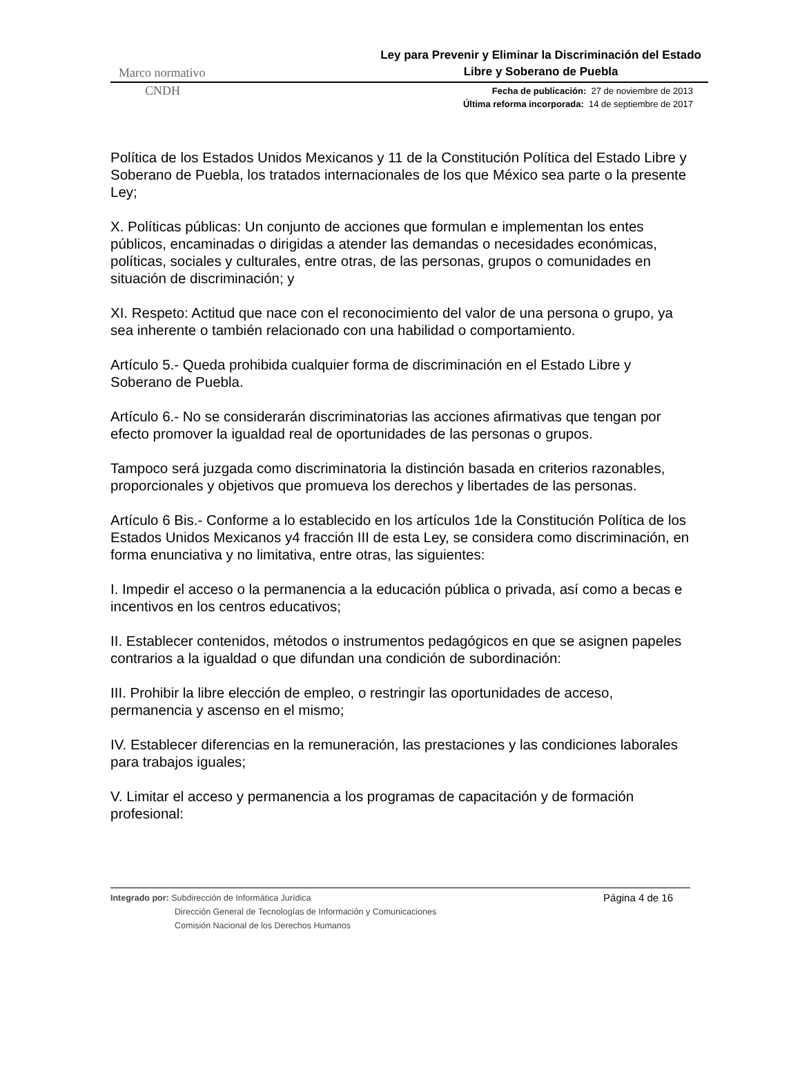Marco normativo Ley para Prevenir y Eliminar la Discriminación del Estado
Libre y Soberano de Puebla
CNDH Fecha de publicación: 27 de noviembre de 2013
Última reforma incorporada: 14 de septiembre de 2017
Política de los Estados Unidos Mexicanos y 11 de la Constitución Política del Estado Libre y Soberano de Puebla, los tratados internacionales de los que México sea parte o la presente Ley;
X. Políticas públicas: Un conjunto de acciones que formulan e implementan los entes públicos, encaminadas o dirigidas a atender las demandas o necesidades económicas, políticas, sociales y culturales, entre otras, de las personas, grupos o comunidades en situación de discriminación; y
XI. Respeto: Actitud que nace con el reconocimiento del valor de una persona o grupo, ya sea inherente o también relacionado con una habilidad o comportamiento.
Artículo 5.- Queda prohibida cualquier forma de discriminación en el Estado Libre y Soberano de Puebla.
Artículo 6.- No se considerarán discriminatorias las acciones afirmativas que tengan por efecto promover la igualdad real de oportunidades de las personas o grupos.
Tampoco será juzgada como discriminatoria la distinción basada en criterios razonables, proporcionales y objetivos que promueva los derechos y libertades de las personas.
Artículo 6 Bis.- Conforme a lo establecido en los artículos 1de la Constitución Política de los Estados Unidos Mexicanos y4 fracción III de esta Ley, se considera como discriminación, en forma enunciativa y no limitativa, entre otras, las siguientes:
I. Impedir el acceso o la permanencia a la educación pública o privada, así como a becas e incentivos en los centros educativos;
II. Establecer contenidos, métodos o instrumentos pedagógicos en que se asignen papeles contrarios a la igualdad o que difundan una condición de subordinación:
III. Prohibir la libre elección de empleo, o restringir las oportunidades de acceso, permanencia y ascenso en el mismo;
IV. Establecer diferencias en la remuneración, las prestaciones y las condiciones laborales para trabajos iguales;
V. Limitar el acceso y permanencia a los programas de capacitación y de formación profesional:
Integrado por: Subdirección de Informática Jurídica
Dirección General de Tecnologías de Información y Comunicaciones
Comisión Nacional de los Derechos Humanos
Página 4 de 16